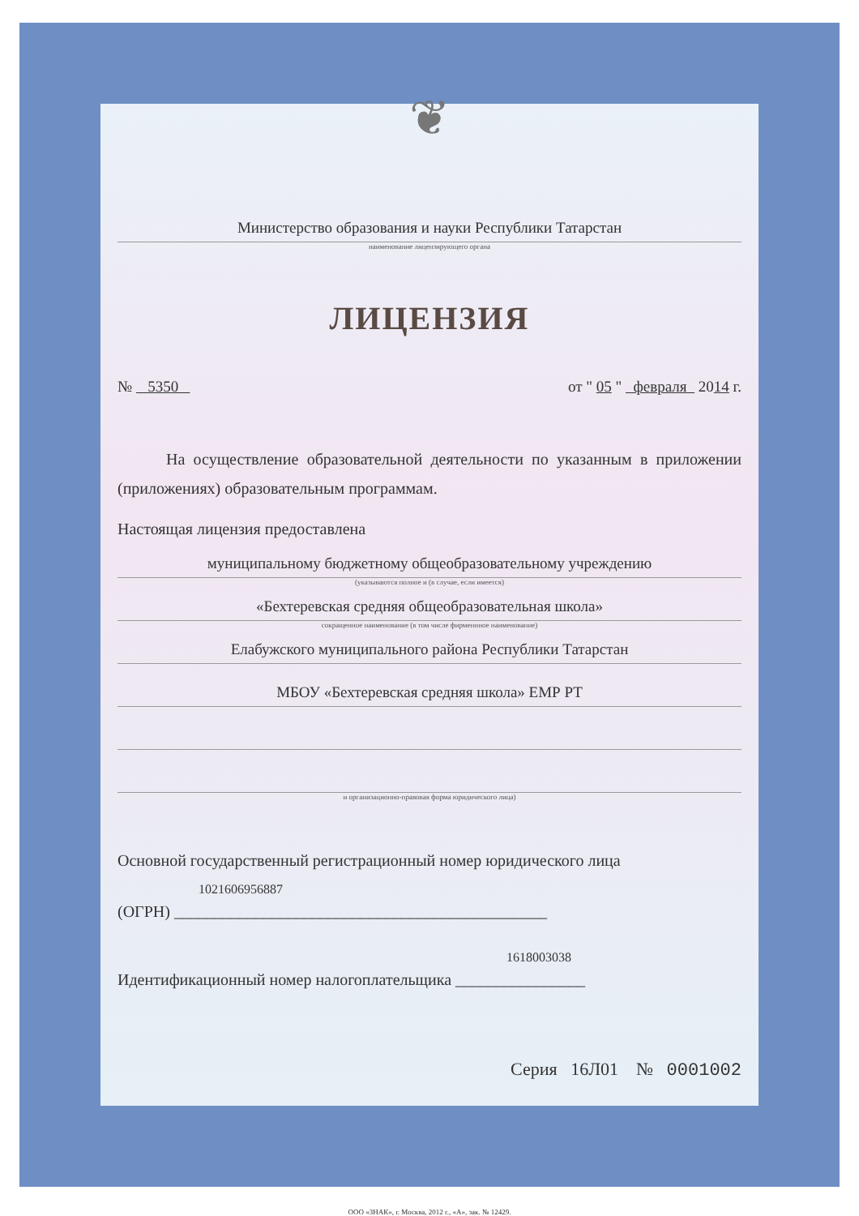❦
Министерство образования и науки Республики Татарстан
наименование лицензирующего органа
ЛИЦЕНЗИЯ
№ 5350 от " 05 " февраля 2014 г.
На осуществление образовательной деятельности по указанным в приложении (приложениях) образовательным программам.
Настоящая лицензия предоставлена
муниципальному бюджетному общеобразовательному учреждению
(указываются полное и (в случае, если имеется)
«Бехтеревская средняя общеобразовательная школа»
сокращенное наименование (в том числе фирменнное наименование)
Елабужского муниципального района Республики Татарстан
МБОУ «Бехтеревская средняя школа» ЕМР РТ
и организационно-правовая форма юридического лица)
Основной государственный регистрационный номер юридического лица
1021606956887
(ОГРН) ______________________________________________
1618003038
Идентификационный номер налогоплательщика ________________
Серия 16Л01 № 0001002
ООО «ЗНАК», г. Москва, 2012 г., «А», зак. № 12429.